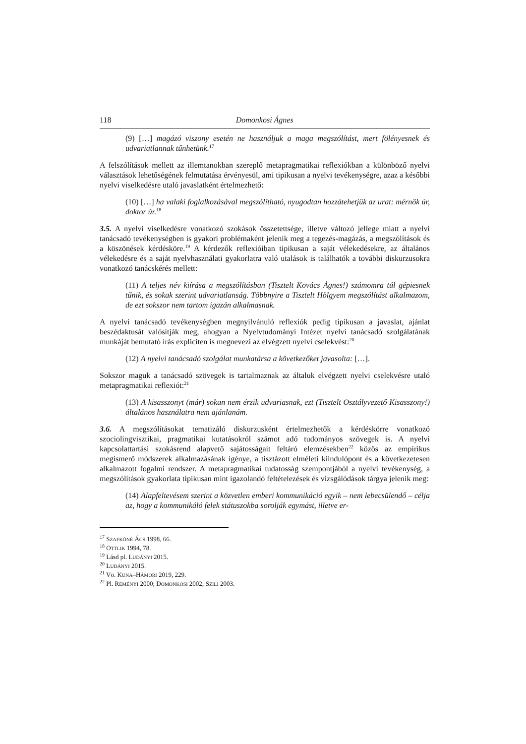118 Domonkosi Ágnes
(9) […] magázó viszony esetén ne használjuk a maga megszólítást, mert fölényesnek és udvariatlannak tűnhetünk.<sup>17</sup>
A felszólítások mellett az illemtanokban szereplő metapragmatikai reflexiókban a különbö­ző nyelvi választások lehetőségének felmutatása érvényesül, ami tipikusan a nyelvi tevé­kenységre, azaz a későbbi nyelvi viselkedésre utaló javaslatként értelmezhető:
(10) […] ha valaki foglalkozásával megszólítható, nyugodtan hozzátehetjük az urat: mérnök úr, doktor úr.<sup>18</sup>
3.5. A nyelvi viselkedésre vonatkozó szokások összetettsége, illetve változó jellege miatt a nyelvi tanácsadó tevékenységben is gyakori problémaként jelenik meg a tegezés-magázás, a megszólítások és a köszönések kérdésköre.<sup>19</sup> A kérdezők reflexióiban tipikusan a saját vélekedésekre, az általános vélekedésre és a saját nyelvhasználati gyakorlatra való utalások is találhatók a további diskurzusokra vonatkozó tanácskérés mellett:
(11) A teljes név kiírása a megszólításban (Tisztelt Kovács Ágnes!) számomra túl gépiesnek tűnik, és sokak szerint udvariatlanság. Többnyire a Tisztelt Hölgyem meg­szólítást alkalmazom, de ezt sokszor nem tartom igazán alkalmasnak.
A nyelvi tanácsadó tevékenységben megnyilvánuló reflexiók pedig tipikusan a javaslat, ajánlat beszédaktusát valósítják meg, ahogyan a Nyelvtudományi Intézet nyelvi tanács­adó szolgálatának munkáját bemutató írás expliciten is megnevezi az elvégzett nyelvi cselekvést:<sup>20</sup>
(12) A nyelvi tanácsadó szolgálat munkatársa a következőket javasolta: […].
Sokszor maguk a tanácsadó szövegek is tartalmaznak az általuk elvégzett nyelvi cselekvés­re utaló metapragmatikai reflexiót:<sup>21</sup>
(13) A kisasszonyt (már) sokan nem érzik udvariasnak, ezt (Tisztelt Osztályvezető Kisasszony!) általános használatra nem ajánlanám.
3.6. A megszólításokat tematizáló diskurzusként értelmezhetők a kérdéskörre vonatkozó szociolingvisztikai, pragmatikai kutatásokról számot adó tudományos szövegek is. A nyelvi kapcsolattartási szokásrend alapvető sajátosságait feltáró elemzésekben<sup>22</sup> közös az empiri­kus megismerő módszerek alkalmazásának igénye, a tisztázott elméleti kiindulópont és a következetesen alkalmazott fogalmi rendszer. A metapragmatikai tudatosság szempontjából a nyelvi tevékenység, a megszólítások gyakorlata tipikusan mint igazolandó feltételezések és vizsgálódások tárgya jelenik meg:
(14) Alapfeltevésem szerint a közvetlen emberi kommunikáció egyik – nem lebecsü­lendő – célja az, hogy a kommunikáló felek státuszokba sorolják egymást, illetve er-
<sup>17</sup> SZAFKÓNÉ ÁCS 1998, 66.
<sup>18</sup> OTTLIK 1994, 78.
<sup>19</sup> Lásd pl. LUDÁNYI 2015.
<sup>20</sup> LUDÁNYI 2015.
<sup>21</sup> Vö. KUNA–HÁMORI 2019, 229.
<sup>22</sup> Pl. REMÉNYI 2000; DOMONKOSI 2002; SZILI 2003.